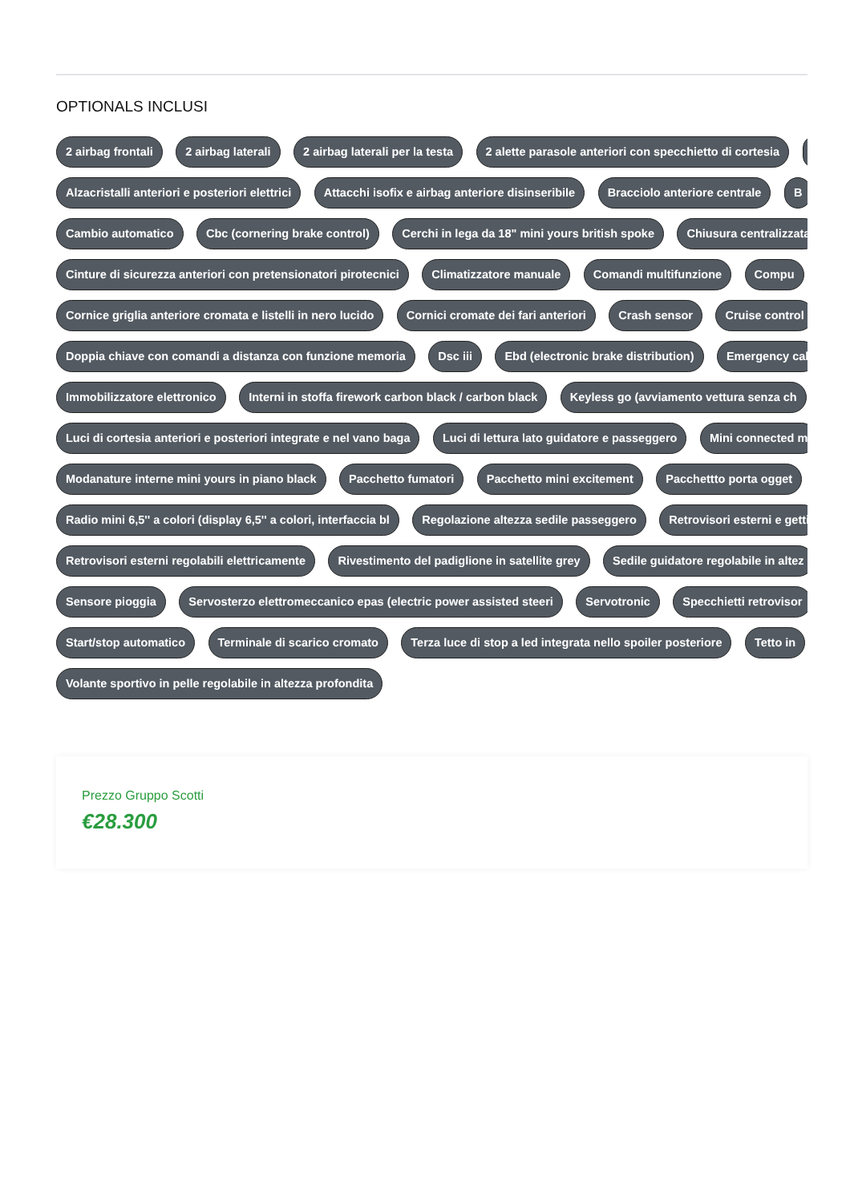OPTIONALS INCLUSI
2 airbag frontali 2 airbag laterali 2 airbag laterali per la testa 2 alette parasole anteriori con specchietto di cortesia
Alzacristalli anteriori e posteriori elettrici Attacchi isofix e airbag anteriore disinseribile Bracciolo anteriore centrale B
Cambio automatico Cbc (cornering brake control) Cerchi in lega da 18" mini yours british spoke Chiusura centralizzata
Cinture di sicurezza anteriori con pretensionatori pirotecnici Climatizzatore manuale Comandi multifunzione Compu
Cornice griglia anteriore cromata e listelli in nero lucido Cornici cromate dei fari anteriori Crash sensor Cruise control
Doppia chiave con comandi a distanza con funzione memoria Dsc iii Ebd (electronic brake distribution) Emergency cal
Immobilizzatore elettronico Interni in stoffa firework carbon black / carbon black Keyless go (avviamento vettura senza ch
Luci di cortesia anteriori e posteriori integrate e nel vano baga Luci di lettura lato guidatore e passeggero Mini connected m
Modanature interne mini yours in piano black Pacchetto fumatori Pacchetto mini excitement Pacchettto porta ogget
Radio mini 6,5'' a colori (display 6,5'' a colori, interfaccia bl Regolazione altezza sedile passeggero Retrovisori esterni e getti
Retrovisori esterni regolabili elettricamente Rivestimento del padiglione in satellite grey Sedile guidatore regolabile in altez
Sensore pioggia Servosterzo elettromeccanico epas (electric power assisted steeri Servotronic Specchietti retrovisor
Start/stop automatico Terminale di scarico cromato Terza luce di stop a led integrata nello spoiler posteriore Tetto in
Volante sportivo in pelle regolabile in altezza profondita
Prezzo Gruppo Scotti
€28.300